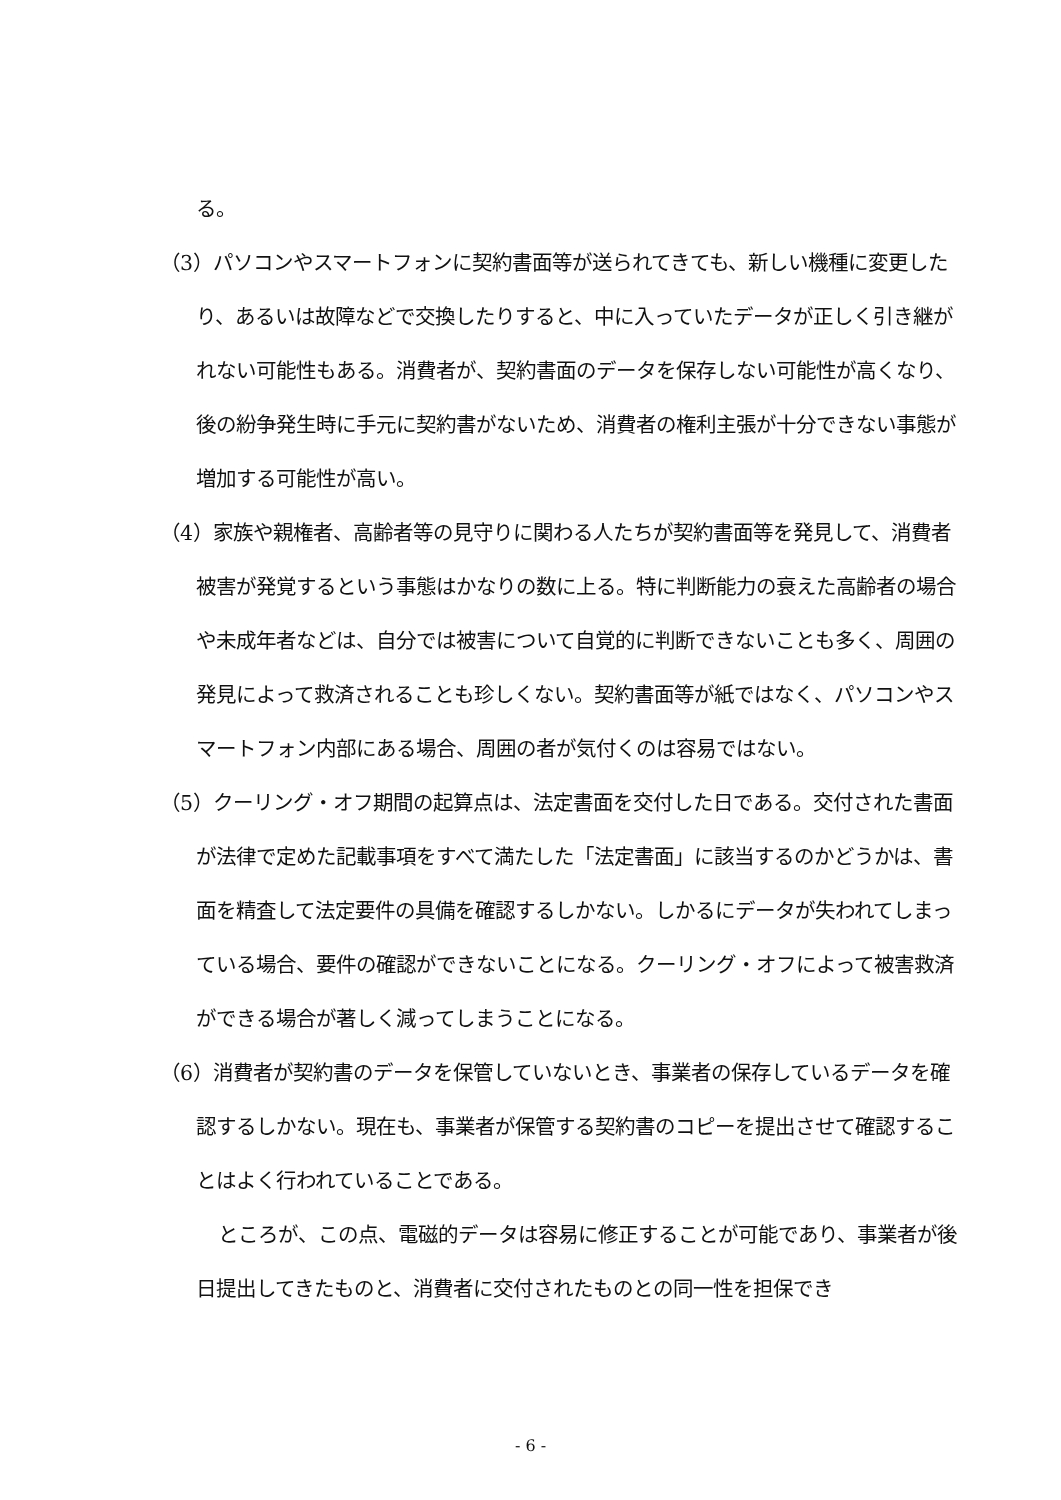る。
（3）パソコンやスマートフォンに契約書面等が送られてきても、新しい機種に変更したり、あるいは故障などで交換したりすると、中に入っていたデータが正しく引き継がれない可能性もある。消費者が、契約書面のデータを保存しない可能性が高くなり、後の紛争発生時に手元に契約書がないため、消費者の権利主張が十分できない事態が増加する可能性が高い。
（4）家族や親権者、高齢者等の見守りに関わる人たちが契約書面等を発見して、消費者被害が発覚するという事態はかなりの数に上る。特に判断能力の衰えた高齢者の場合や未成年者などは、自分では被害について自覚的に判断できないことも多く、周囲の発見によって救済されることも珍しくない。契約書面等が紙ではなく、パソコンやスマートフォン内部にある場合、周囲の者が気付くのは容易ではない。
（5）クーリング・オフ期間の起算点は、法定書面を交付した日である。交付された書面が法律で定めた記載事項をすべて満たした「法定書面」に該当するのかどうかは、書面を精査して法定要件の具備を確認するしかない。しかるにデータが失われてしまっている場合、要件の確認ができないことになる。クーリング・オフによって被害救済ができる場合が著しく減ってしまうことになる。
（6）消費者が契約書のデータを保管していないとき、事業者の保存しているデータを確認するしかない。現在も、事業者が保管する契約書のコピーを提出させて確認することはよく行われていることである。
ところが、この点、電磁的データは容易に修正することが可能であり、事業者が後日提出してきたものと、消費者に交付されたものとの同一性を担保でき
- 6 -